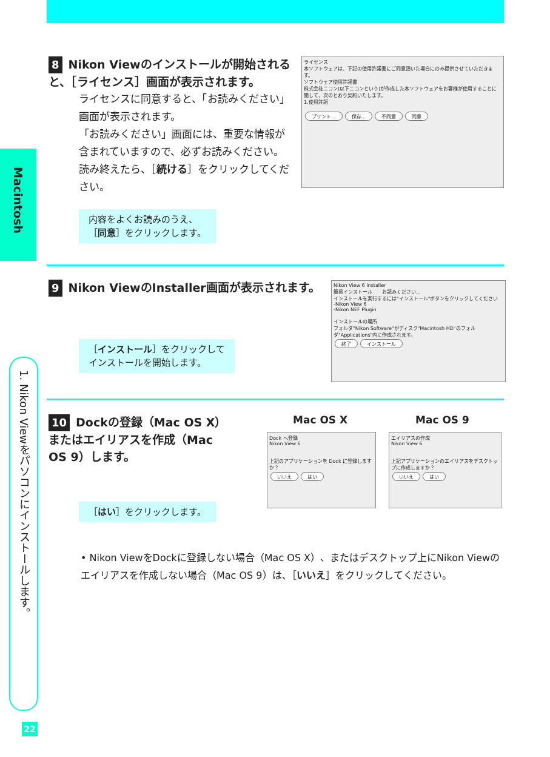Macintosh
1. Nikon Viewをパソコンにインストールします。
8 Nikon Viewのインストールが開始されると、［ライセンス］画面が表示されます。
ライセンスに同意すると、「お読みください」画面が表示されます。
「お読みください」画面には、重要な情報が含まれていますので、必ずお読みください。読み終えたら、［続ける］をクリックしてください。
内容をよくお読みのうえ、
［同意］をクリックします。
ライセンス
本ソフトウェアは、下記の使用許諾書にご同意頂いた場合にのみ提供させていただきます。
ソフトウェア使用許諾書
株式会社ニコン(以下ニコンという)が作成した本ソフトウェアをお客様が使用することに関して、次のとおり契約いたします。
1.使用許諾
プリント... 保存... 不同意 同意
9 Nikon ViewのInstaller画面が表示されます。
［インストール］をクリックして
インストールを開始します。
Nikon View 6 Installer
簡易インストール　　お読みください...
インストールを実行するには"インストール"ボタンをクリックしてください
-Nikon View 6
-Nikon NEF Plugin
インストールの場所
フォルダ"Nikon Software"がディスク"Macintosh HD"のフォルダ"Applications"内に作成されます。
終了 インストール
10 Dockの登録（Mac OS X）またはエイリアスを作成（Mac OS 9）します。
［はい］をクリックします。
Mac OS X Mac OS 9
Dock へ登録
Nikon View 6
上記のアプリケーションを Dock に登録しますか？
いいえ はい
エイリアスの作成
Nikon View 6
上記アプリケーションのエイリアスをデスクトップに作成しますか？
いいえ はい
• Nikon ViewをDockに登録しない場合（Mac OS X）、またはデスクトップ上にNikon Viewのエイリアスを作成しない場合（Mac OS 9）は、［いいえ］をクリックしてください。
22